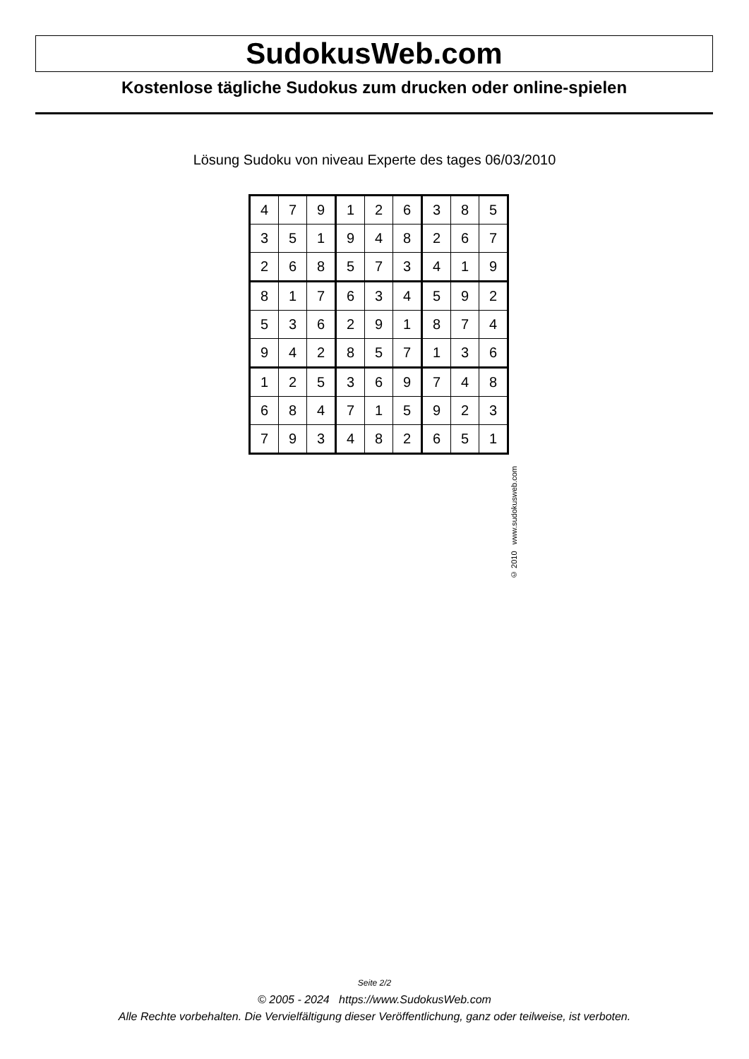SudokusWeb.com
Kostenlose tägliche Sudokus zum drucken oder online-spielen
Lösung Sudoku von niveau Experte des tages 06/03/2010
| 4 | 7 | 9 | 1 | 2 | 6 | 3 | 8 | 5 |
| 3 | 5 | 1 | 9 | 4 | 8 | 2 | 6 | 7 |
| 2 | 6 | 8 | 5 | 7 | 3 | 4 | 1 | 9 |
| 8 | 1 | 7 | 6 | 3 | 4 | 5 | 9 | 2 |
| 5 | 3 | 6 | 2 | 9 | 1 | 8 | 7 | 4 |
| 9 | 4 | 2 | 8 | 5 | 7 | 1 | 3 | 6 |
| 1 | 2 | 5 | 3 | 6 | 9 | 7 | 4 | 8 |
| 6 | 8 | 4 | 7 | 1 | 5 | 9 | 2 | 3 |
| 7 | 9 | 3 | 4 | 8 | 2 | 6 | 5 | 1 |
© 2010 www.sudokusweb.com
Seite 2/2
© 2005 - 2024 https://www.SudokusWeb.com
Alle Rechte vorbehalten. Die Vervielfältigung dieser Veröffentlichung, ganz oder teilweise, ist verboten.